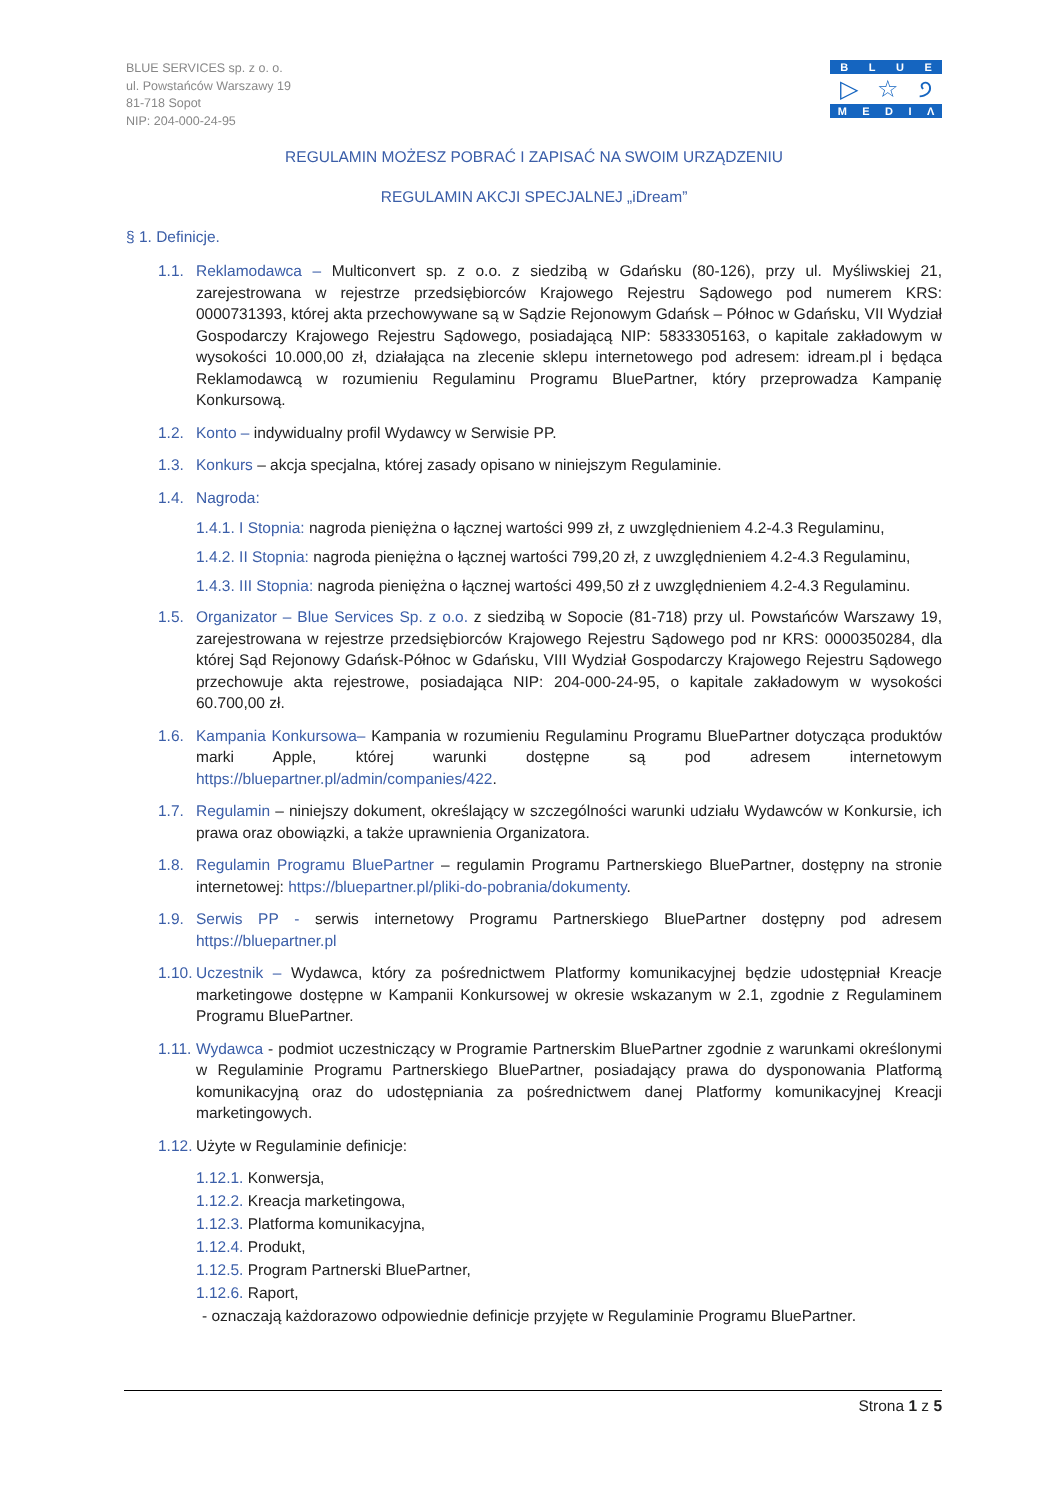BLUE SERVICES sp. z o. o.
ul. Powstańców Warszawy 19
81-718 Sopot
NIP: 204-000-24-95
BLUE
▷ ☆ ੭
MEDIΛ
REGULAMIN MOŻESZ POBRAĆ I ZAPISAĆ NA SWOIM URZĄDZENIU
REGULAMIN AKCJI SPECJALNEJ „iDream”
§ 1. Definicje.
1.1. Reklamodawca – Multiconvert sp. z o.o. z siedzibą w Gdańsku (80-126), przy ul. Myśliwskiej 21, zarejestrowana w rejestrze przedsiębiorców Krajowego Rejestru Sądowego pod numerem KRS: 0000731393, której akta przechowywane są w Sądzie Rejonowym Gdańsk – Północ w Gdańsku, VII Wydział Gospodarczy Krajowego Rejestru Sądowego, posiadającą NIP: 5833305163, o kapitale zakładowym w wysokości 10.000,00 zł, działająca na zlecenie sklepu internetowego pod adresem: idream.pl i będąca Reklamodawcą w rozumieniu Regulaminu Programu BluePartner, który przeprowadza Kampanię Konkursową.
1.2. Konto – indywidualny profil Wydawcy w Serwisie PP.
1.3. Konkurs – akcja specjalna, której zasady opisano w niniejszym Regulaminie.
1.4. Nagroda:
1.4.1. I Stopnia: nagroda pieniężna o łącznej wartości 999 zł, z uwzględnieniem 4.2-4.3 Regulaminu,
1.4.2. II Stopnia: nagroda pieniężna o łącznej wartości 799,20 zł, z uwzględnieniem 4.2-4.3 Regulaminu,
1.4.3. III Stopnia: nagroda pieniężna o łącznej wartości 499,50 zł z uwzględnieniem 4.2-4.3 Regulaminu.
1.5. Organizator – Blue Services Sp. z o.o. z siedzibą w Sopocie (81-718) przy ul. Powstańców Warszawy 19, zarejestrowana w rejestrze przedsiębiorców Krajowego Rejestru Sądowego pod nr KRS: 0000350284, dla której Sąd Rejonowy Gdańsk-Północ w Gdańsku, VIII Wydział Gospodarczy Krajowego Rejestru Sądowego przechowuje akta rejestrowe, posiadająca NIP: 204-000-24-95, o kapitale zakładowym w wysokości 60.700,00 zł.
1.6. Kampania Konkursowa– Kampania w rozumieniu Regulaminu Programu BluePartner dotycząca produktów marki Apple, której warunki dostępne są pod adresem internetowym https://bluepartner.pl/admin/companies/422.
1.7. Regulamin – niniejszy dokument, określający w szczególności warunki udziału Wydawców w Konkursie, ich prawa oraz obowiązki, a także uprawnienia Organizatora.
1.8. Regulamin Programu BluePartner – regulamin Programu Partnerskiego BluePartner, dostępny na stronie internetowej: https://bluepartner.pl/pliki-do-pobrania/dokumenty.
1.9. Serwis PP - serwis internetowy Programu Partnerskiego BluePartner dostępny pod adresem https://bluepartner.pl
1.10. Uczestnik – Wydawca, który za pośrednictwem Platformy komunikacyjnej będzie udostępniał Kreacje marketingowe dostępne w Kampanii Konkursowej w okresie wskazanym w 2.1, zgodnie z Regulaminem Programu BluePartner.
1.11. Wydawca - podmiot uczestniczący w Programie Partnerskim BluePartner zgodnie z warunkami określonymi w Regulaminie Programu Partnerskiego BluePartner, posiadający prawa do dysponowania Platformą komunikacyjną oraz do udostępniania za pośrednictwem danej Platformy komunikacyjnej Kreacji marketingowych.
1.12. Użyte w Regulaminie definicje:
1.12.1. Konwersja,
1.12.2. Kreacja marketingowa,
1.12.3. Platforma komunikacyjna,
1.12.4. Produkt,
1.12.5. Program Partnerski BluePartner,
1.12.6. Raport,
- oznaczają każdorazowo odpowiednie definicje przyjęte w Regulaminie Programu BluePartner.
Strona 1 z 5